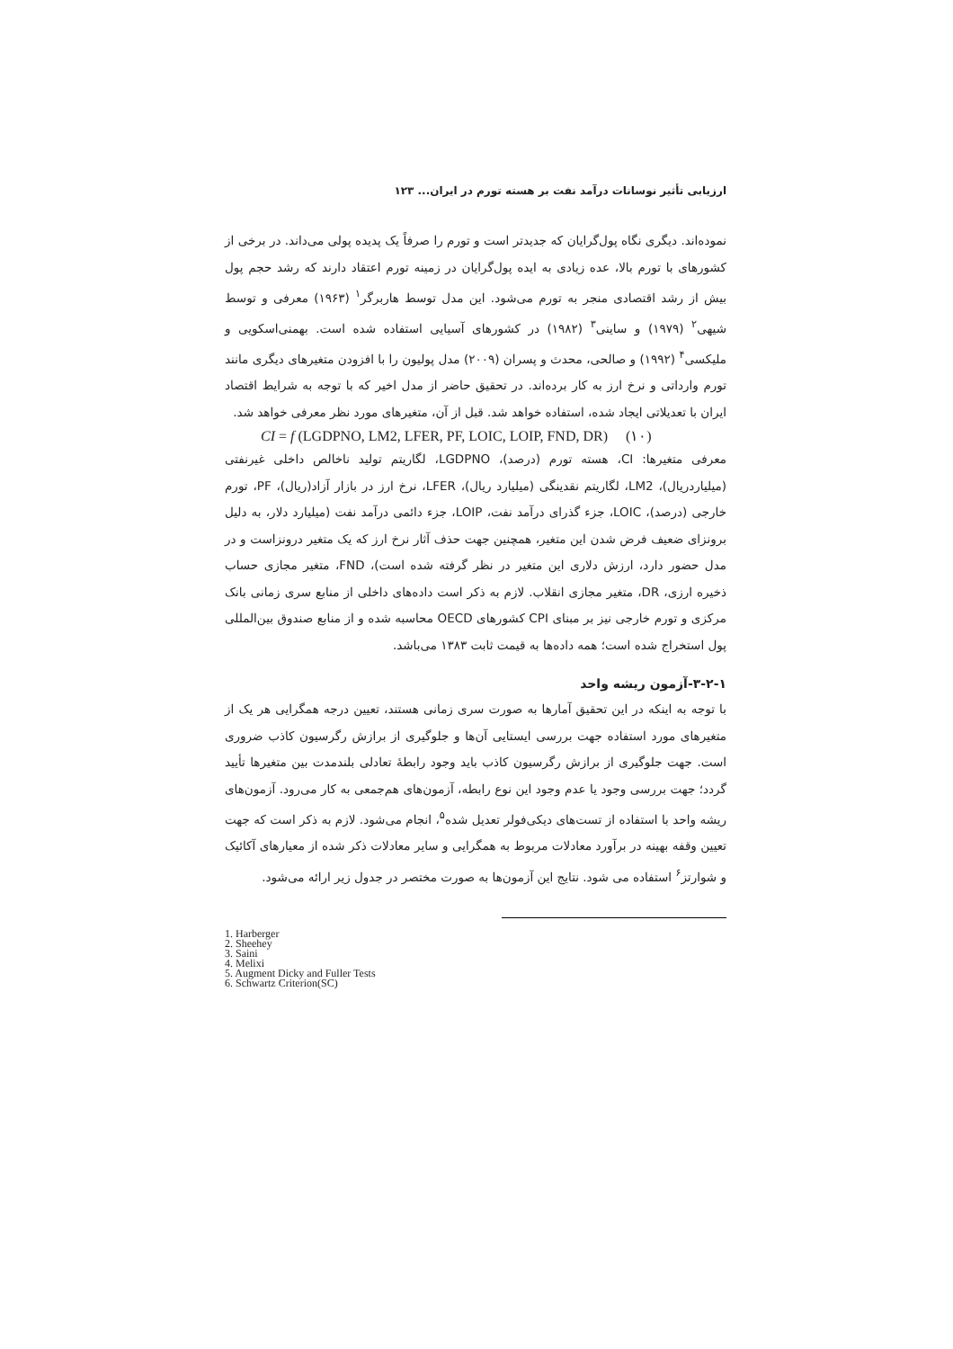ارزیابی تأثیر نوسانات درآمد نفت بر هسته تورم در ایران... ۱۲۳
نموده‌اند. دیگری نگاه پول‌گرایان که جدیدتر است و تورم را صرفاً یک پدیده پولی می‌داند. در برخی از کشورهای با تورم بالا، عده زیادی به ایده پول‌گرایان در زمینه تورم اعتقاد دارند که رشد حجم پول بیش از رشد اقتصادی منجر به تورم می‌شود. این مدل توسط هاربرگر<sup>۱</sup> (۱۹۶۳) معرفی و توسط شیهی<sup>۲</sup> (۱۹۷۹) و ساینی<sup>۳</sup> (۱۹۸۲) در کشورهای آسیایی استفاده شده است. بهمنی‌اسکویی و ملیکسی<sup>۴</sup> (۱۹۹۲) و صالحی، محدث و پسران (۲۰۰۹) مدل پولیون را با افزودن متغیرهای دیگری مانند تورم وارداتی و نرخ ارز به کار برده‌اند. در تحقیق حاضر از مدل اخیر که با توجه به شرایط اقتصاد ایران با تعدیلاتی ایجاد شده، استفاده خواهد شد. قبل از آن، متغیرهای مورد نظر معرفی خواهد شد.
CI = f (LGDPNO, LM2, LFER, PF, LOIC, LOIP, FND, DR) (۱۰)
معرفی متغیرها: CI، هسته تورم (درصد)، LGDPNO، لگاریتم تولید ناخالص داخلی غیرنفتی (میلیاردریال)، LM2، لگاریتم نقدینگی (میلیارد ریال)، LFER، نرخ ارز در بازار آزاد(ریال)، PF، تورم خارجی (درصد)، LOIC، جزء گذرای درآمد نفت، LOIP، جزء دائمی درآمد نفت (میلیارد دلار، به دلیل برونزای ضعیف فرض شدن این متغیر، همچنین جهت حذف آثار نرخ ارز که یک متغیر درونزاست و در مدل حضور دارد، ارزش دلاری این متغیر در نظر گرفته شده است)، FND، متغیر مجازی حساب ذخیره ارزی، DR، متغیر مجازی انقلاب. لازم به ذکر است داده‌های داخلی از منابع سری زمانی بانک مرکزی و تورم خارجی نیز بر مبنای CPI کشورهای OECD محاسبه شده و از منابع صندوق بین‌المللی پول استخراج شده است؛ همه داده‌ها به قیمت ثابت ۱۳۸۳ می‌باشد.
۳-۲-۱-آزمون ریشه واحد
با توجه به اینکه در این تحقیق آمارها به صورت سری زمانی هستند، تعیین درجه همگرایی هر یک از متغیرهای مورد استفاده جهت بررسی ایستایی آن‌ها و جلوگیری از برازش رگرسیون کاذب ضروری است. جهت جلوگیری از برازش رگرسیون کاذب باید وجود رابطهٔ تعادلی بلندمدت بین متغیرها تأیید گردد؛ جهت بررسی وجود یا عدم وجود این نوع رابطه، آزمون‌های هم‌جمعی به کار می‌رود. آزمون‌های ریشه واحد با استفاده از تست‌های دیکی‌فولر تعدیل شده<sup>۵</sup>، انجام می‌شود. لازم به ذکر است که جهت تعیین وقفه بهینه در برآورد معادلات مربوط به همگرایی و سایر معادلات ذکر شده از معیارهای آکائیک و شوارتز<sup>۶</sup> استفاده می شود. نتایج این آزمون‌ها به صورت مختصر در جدول زیر ارائه می‌شود.
1. Harberger
2. Sheehey
3. Saini
4. Melixi
5. Augment Dicky and Fuller Tests
6. Schwartz Criterion(SC)